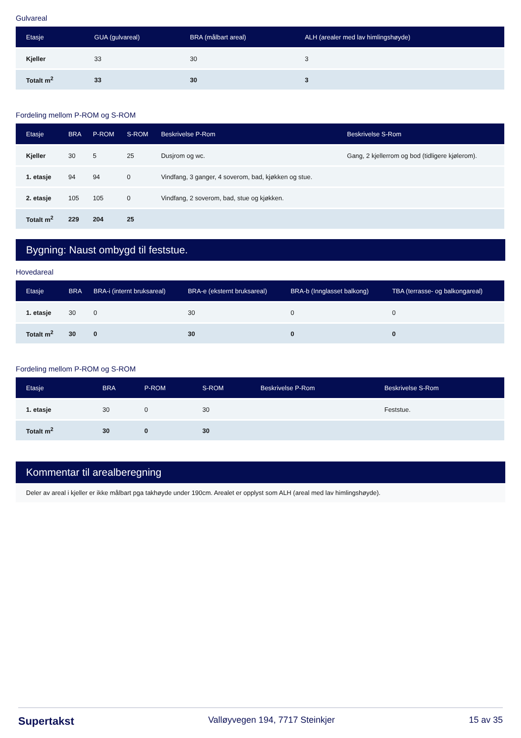Gulvareal
| Etasje | GUA (gulvareal) | BRA (målbart areal) | ALH (arealer med lav himlingshøyde) |
| --- | --- | --- | --- |
| Kjeller | 33 | 30 | 3 |
| Totalt m<sup>2</sup> | 33 | 30 | 3 |
Fordeling mellom P-ROM og S-ROM
| Etasje | BRA | P-ROM | S-ROM | Beskrivelse P-Rom | Beskrivelse S-Rom |
| --- | --- | --- | --- | --- | --- |
| Kjeller | 30 | 5 | 25 | Dusjrom og wc. | Gang, 2 kjellerrom og bod (tidligere kjølerom). |
| 1. etasje | 94 | 94 | 0 | Vindfang, 3 ganger, 4 soverom, bad, kjøkken og stue. | |
| 2. etasje | 105 | 105 | 0 | Vindfang, 2 soverom, bad, stue og kjøkken. | |
| Totalt m<sup>2</sup> | 229 | 204 | 25 | | |
Bygning: Naust ombygd til feststue.
Hovedareal
| Etasje | BRA | BRA-i (internt bruksareal) | BRA-e (eksternt bruksareal) | BRA-b (Innglasset balkong) | TBA (terrasse- og balkongareal) |
| --- | --- | --- | --- | --- | --- |
| 1. etasje | 30 | 0 | 30 | 0 | 0 |
| Totalt m<sup>2</sup> | 30 | 0 | 30 | 0 | 0 |
Fordeling mellom P-ROM og S-ROM
| Etasje | BRA | P-ROM | S-ROM | Beskrivelse P-Rom | Beskrivelse S-Rom |
| --- | --- | --- | --- | --- | --- |
| 1. etasje | 30 | 0 | 30 | | Feststue. |
| Totalt m<sup>2</sup> | 30 | 0 | 30 | | |
Kommentar til arealberegning
Deler av areal i kjeller er ikke målbart pga takhøyde under 190cm. Arealet er opplyst som ALH (areal med lav himlingshøyde).
Supertakst Valløyvegen 194, 7717 Steinkjer 15 av 35